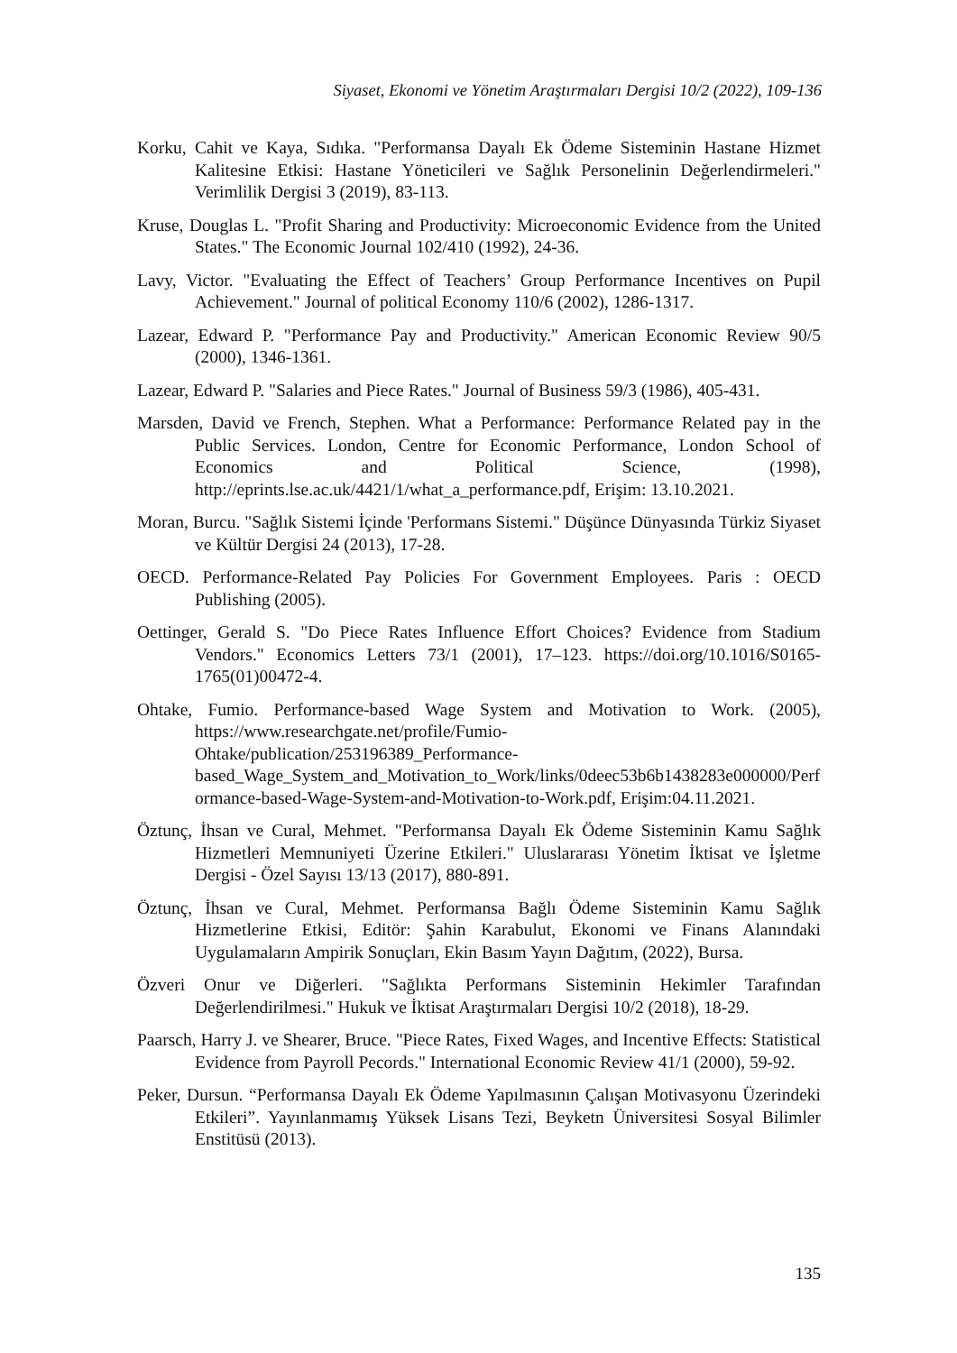Siyaset, Ekonomi ve Yönetim Araştırmaları Dergisi 10/2 (2022), 109-136
Korku, Cahit ve Kaya, Sıdıka. "Performansa Dayalı Ek Ödeme Sisteminin Hastane Hizmet Kalitesine Etkisi: Hastane Yöneticileri ve Sağlık Personelinin Değerlendirmeleri." Verimlilik Dergisi 3 (2019), 83-113.
Kruse, Douglas L. "Profit Sharing and Productivity: Microeconomic Evidence from the United States." The Economic Journal 102/410 (1992), 24-36.
Lavy, Victor. "Evaluating the Effect of Teachers’ Group Performance Incentives on Pupil Achievement." Journal of political Economy 110/6 (2002), 1286-1317.
Lazear, Edward P. "Performance Pay and Productivity." American Economic Review 90/5 (2000), 1346-1361.
Lazear, Edward P. "Salaries and Piece Rates." Journal of Business 59/3 (1986), 405-431.
Marsden, David ve French, Stephen. What a Performance: Performance Related pay in the Public Services. London, Centre for Economic Performance, London School of Economics and Political Science, (1998), http://eprints.lse.ac.uk/4421/1/what_a_performance.pdf, Erişim: 13.10.2021.
Moran, Burcu. "Sağlık Sistemi İçinde 'Performans Sistemi." Düşünce Dünyasında Türkiz Siyaset ve Kültür Dergisi 24 (2013), 17-28.
OECD. Performance-Related Pay Policies For Government Employees. Paris : OECD Publishing (2005).
Oettinger, Gerald S. "Do Piece Rates Influence Effort Choices? Evidence from Stadium Vendors." Economics Letters 73/1 (2001), 17–123. https://doi.org/10.1016/S0165-1765(01)00472-4.
Ohtake, Fumio. Performance-based Wage System and Motivation to Work. (2005), https://www.researchgate.net/profile/Fumio-Ohtake/publication/253196389_Performance-based_Wage_System_and_Motivation_to_Work/links/0deec53b6b1438283e000000/Performance-based-Wage-System-and-Motivation-to-Work.pdf, Erişim:04.11.2021.
Öztunç, İhsan ve Cural, Mehmet. "Performansa Dayalı Ek Ödeme Sisteminin Kamu Sağlık Hizmetleri Memnuniyeti Üzerine Etkileri." Uluslararası Yönetim İktisat ve İşletme Dergisi - Özel Sayısı 13/13 (2017), 880-891.
Öztunç, İhsan ve Cural, Mehmet. Performansa Bağlı Ödeme Sisteminin Kamu Sağlık Hizmetlerine Etkisi, Editör: Şahin Karabulut, Ekonomi ve Finans Alanındaki Uygulamaların Ampirik Sonuçları, Ekin Basım Yayın Dağıtım, (2022), Bursa.
Özveri Onur ve Diğerleri. "Sağlıkta Performans Sisteminin Hekimler Tarafından Değerlendirilmesi." Hukuk ve İktisat Araştırmaları Dergisi 10/2 (2018), 18-29.
Paarsch, Harry J. ve Shearer, Bruce. "Piece Rates, Fixed Wages, and Incentive Effects: Statistical Evidence from Payroll Pecords." International Economic Review 41/1 (2000), 59-92.
Peker, Dursun. “Performansa Dayalı Ek Ödeme Yapılmasının Çalışan Motivasyonu Üzerindeki Etkileri”. Yayınlanmamış Yüksek Lisans Tezi, Beyketn Üniversitesi Sosyal Bilimler Enstitüsü (2013).
135